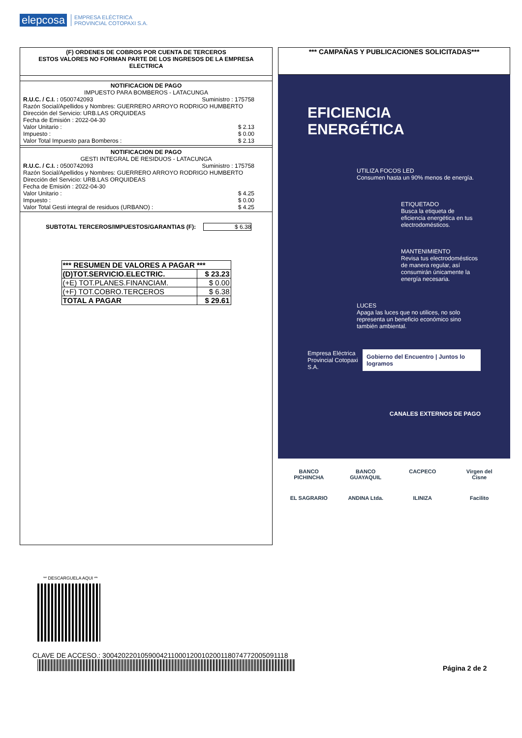elepcosa EMPRESA ELÉCTRICA
PROVINCIAL COTOPAXI S.A.
(F) ORDENES DE COBROS POR CUENTA DE TERCEROS
ESTOS VALORES NO FORMAN PARTE DE LOS INGRESOS DE LA EMPRESA ELECTRICA
NOTIFICACION DE PAGO
IMPUESTO PARA BOMBEROS - LATACUNGA
R.U.C. / C.I. : 0500742093 Suministro : 175758
Razón Social/Apellidos y Nombres: GUERRERO ARROYO RODRIGO HUMBERTO
Dirección del Servicio: URB.LAS ORQUIDEAS
Fecha de Emisión : 2022-04-30
Valor Unitario : $ 2.13
Impuesto : $ 0.00
Valor Total Impuesto para Bomberos : $ 2.13
NOTIFICACION DE PAGO
GESTI INTEGRAL DE RESIDUOS - LATACUNGA
R.U.C. / C.I. : 0500742093 Suministro : 175758
Razón Social/Apellidos y Nombres: GUERRERO ARROYO RODRIGO HUMBERTO
Dirección del Servicio: URB.LAS ORQUIDEAS
Fecha de Emisión : 2022-04-30
Valor Unitario : $ 4.25
Impuesto : $ 0.00
Valor Total Gesti integral de residuos (URBANO) : $ 4.25
SUBTOTAL TERCEROS/IMPUESTOS/GARANTIAS (F): $ 6.38
| *** RESUMEN DE VALORES A PAGAR *** | |
| (D)TOT.SERVICIO.ELECTRIC. | $ 23.23 |
| (+E) TOT.PLANES.FINANCIAM. | $ 0.00 |
| (+F) TOT.COBRO.TERCEROS | $ 6.38 |
| TOTAL A PAGAR | $ 29.61 |
*** CAMPAÑAS Y PUBLICACIONES SOLICITADAS***
EFICIENCIA
ENERGÉTICA
UTILIZA FOCOS LED
Consumen hasta un 90% menos de energía.
ETIQUETADO
Busca la etiqueta de eficiencia energética en tus electrodomésticos.
MANTENIMIENTO
Revisa tus electrodomésticos de manera regular, así consumirán únicamente la energía necesaria.
LUCES
Apaga las luces que no utilices, no solo representa un beneficio económico sino también ambiental.
Empresa Eléctrica
Provincial Cotopaxi S.A. Gobierno del Encuentro | Juntos lo logramos
CANALES EXTERNOS DE PAGO
BANCO PICHINCHA BANCO GUAYAQUIL CACPECO Virgen del Cisne EL SAGRARIO ANDINA Ltda. ILINIZA Facilito
** DESCARGUELA AQUI **
CLAVE DE ACCESO.: 3004202201059004211000120010200118074772005091118
Página 2 de 2